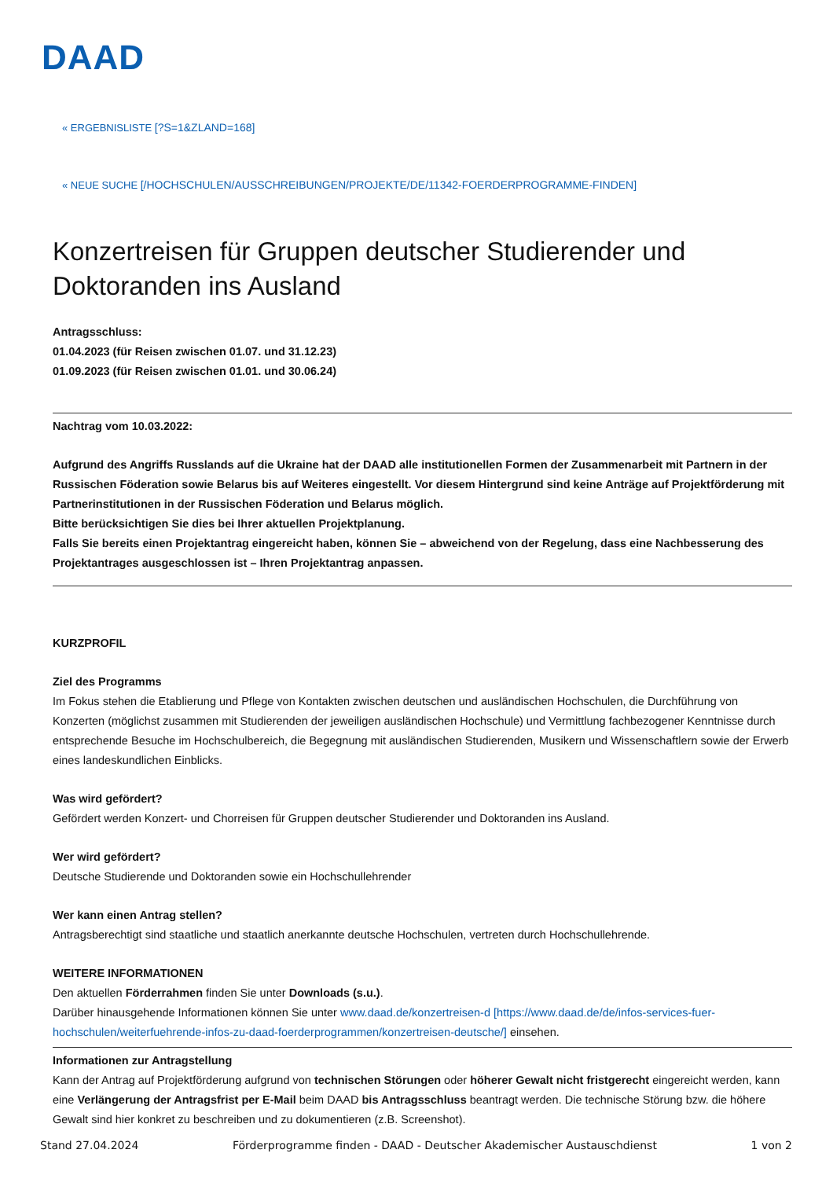DAAD
« ERGEBNISLISTE [?S=1&ZLAND=168]
« NEUE SUCHE [/HOCHSCHULEN/AUSSCHREIBUNGEN/PROJEKTE/DE/11342-FOERDERPROGRAMME-FINDEN]
Konzertreisen für Gruppen deutscher Studierender und Doktoranden ins Ausland
Antragsschluss:
01.04.2023 (für Reisen zwischen 01.07. und 31.12.23)
01.09.2023 (für Reisen zwischen 01.01. und 30.06.24)
Nachtrag vom 10.03.2022:
Aufgrund des Angriffs Russlands auf die Ukraine hat der DAAD alle institutionellen Formen der Zusammenarbeit mit Partnern in der Russischen Föderation sowie Belarus bis auf Weiteres eingestellt. Vor diesem Hintergrund sind keine Anträge auf Projektförderung mit Partnerinstitutionen in der Russischen Föderation und Belarus möglich.
Bitte berücksichtigen Sie dies bei Ihrer aktuellen Projektplanung.
Falls Sie bereits einen Projektantrag eingereicht haben, können Sie – abweichend von der Regelung, dass eine Nachbesserung des Projektantrages ausgeschlossen ist – Ihren Projektantrag anpassen.
KURZPROFIL
Ziel des Programms
Im Fokus stehen die Etablierung und Pflege von Kontakten zwischen deutschen und ausländischen Hochschulen, die Durchführung von Konzerten (möglichst zusammen mit Studierenden der jeweiligen ausländischen Hochschule) und Vermittlung fachbezogener Kenntnisse durch entsprechende Besuche im Hochschulbereich, die Begegnung mit ausländischen Studierenden, Musikern und Wissenschaftlern sowie der Erwerb eines landeskundlichen Einblicks.
Was wird gefördert?
Gefördert werden Konzert- und Chorreisen für Gruppen deutscher Studierender und Doktoranden ins Ausland.
Wer wird gefördert?
Deutsche Studierende und Doktoranden sowie ein Hochschullehrender
Wer kann einen Antrag stellen?
Antragsberechtigt sind staatliche und staatlich anerkannte deutsche Hochschulen, vertreten durch Hochschullehrende.
WEITERE INFORMATIONEN
Den aktuellen Förderrahmen finden Sie unter Downloads (s.u.).
Darüber hinausgehende Informationen können Sie unter www.daad.de/konzertreisen-d [https://www.daad.de/de/infos-services-fuer-hochschulen/weiterfuehrende-infos-zu-daad-foerderprogrammen/konzertreisen-deutsche/] einsehen.
Informationen zur Antragstellung
Kann der Antrag auf Projektförderung aufgrund von technischen Störungen oder höherer Gewalt nicht fristgerecht eingereicht werden, kann eine Verlängerung der Antragsfrist per E-Mail beim DAAD bis Antragsschluss beantragt werden. Die technische Störung bzw. die höhere Gewalt sind hier konkret zu beschreiben und zu dokumentieren (z.B. Screenshot).
Stand 27.04.2024 Förderprogramme finden - DAAD - Deutscher Akademischer Austauschdienst 1 von 2